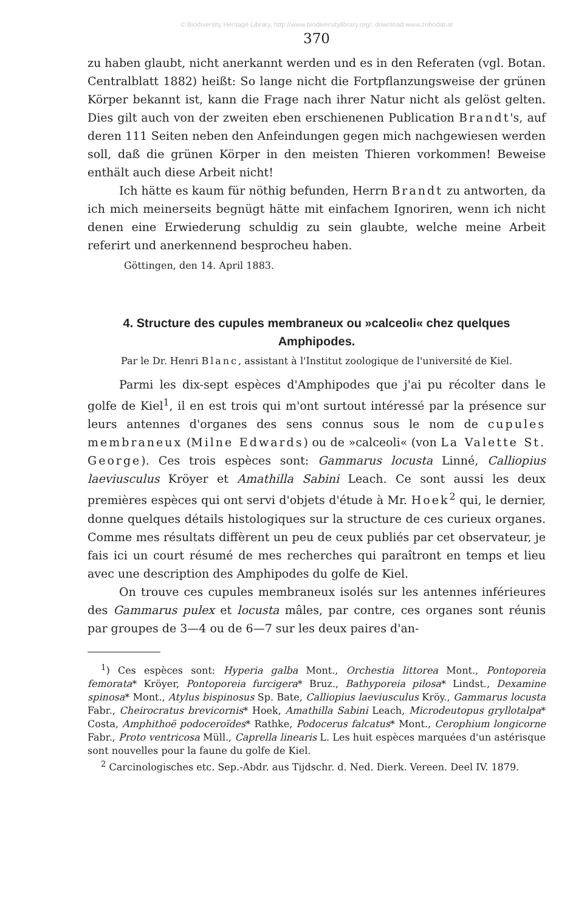© Biodiversity Heritage Library, http://www.biodiversitylibrary.org/; download www.zobodat.at
370
zu haben glaubt, nicht anerkannt werden und es in den Referaten (vgl. Botan. Centralblatt 1882) heißt: So lange nicht die Fortpflanzungsweise der grünen Körper bekannt ist, kann die Frage nach ihrer Natur nicht als gelöst gelten. Dies gilt auch von der zweiten eben erschienenen Publication Brandt's, auf deren 111 Seiten neben den Anfeindungen gegen mich nachgewiesen werden soll, daß die grünen Körper in den meisten Thieren vorkommen! Beweise enthält auch diese Arbeit nicht!
Ich hätte es kaum für nöthig befunden, Herrn Brandt zu antworten, da ich mich meinerseits begnügt hätte mit einfachem Ignoriren, wenn ich nicht denen eine Erwiederung schuldig zu sein glaubte, welche meine Arbeit referirt und anerkennend besprocheu haben.
Göttingen, den 14. April 1883.
4. Structure des cupules membraneux ou »calceoli« chez quelques Amphipodes.
Par le Dr. Henri Blanc, assistant à l'Institut zoologique de l'université de Kiel.
Parmi les dix-sept espèces d'Amphipodes que j'ai pu récolter dans le golfe de Kiel<sup>1</sup>, il en est trois qui m'ont surtout intéressé par la présence sur leurs antennes d'organes des sens connus sous le nom de cupules membraneux (Milne Edwards) ou de »calceoli« (von La Valette St. George). Ces trois espèces sont: Gammarus locusta Linné, Calliopius laeviusculus Kröyer et Amathilla Sabini Leach. Ce sont aussi les deux premières espèces qui ont servi d'objets d'étude à Mr. Hoek<sup>2</sup> qui, le dernier, donne quelques détails histologiques sur la structure de ces curieux organes. Comme mes résultats diffèrent un peu de ceux publiés par cet observateur, je fais ici un court résumé de mes recherches qui paraîtront en temps et lieu avec une description des Amphipodes du golfe de Kiel.
On trouve ces cupules membraneux isolés sur les antennes inférieures des Gammarus pulex et locusta mâles, par contre, ces organes sont réunis par groupes de 3—4 ou de 6—7 sur les deux paires d'an-
<sup>1</sup>) Ces espèces sont: Hyperia galba Mont., Orchestia littorea Mont., Pontoporeia femorata* Kröyer, Pontoporeia furcigera* Bruz., Bathyporeia pilosa* Lindst., Dexamine spinosa* Mont., Atylus bispinosus Sp. Bate, Calliopius laeviusculus Kröy., Gammarus locusta Fabr., Cheirocratus brevicornis* Hoek, Amathilla Sabini Leach, Microdeutopus gryllotalpa* Costa, Amphithoë podoceroïdes* Rathke, Podocerus falcatus* Mont., Cerophium longicorne Fabr., Proto ventricosa Müll., Caprella linearis L. Les huit espèces marquées d'un astérisque sont nouvelles pour la faune du golfe de Kiel.
<sup>2</sup> Carcinologisches etc. Sep.-Abdr. aus Tijdschr. d. Ned. Dierk. Vereen. Deel IV. 1879.